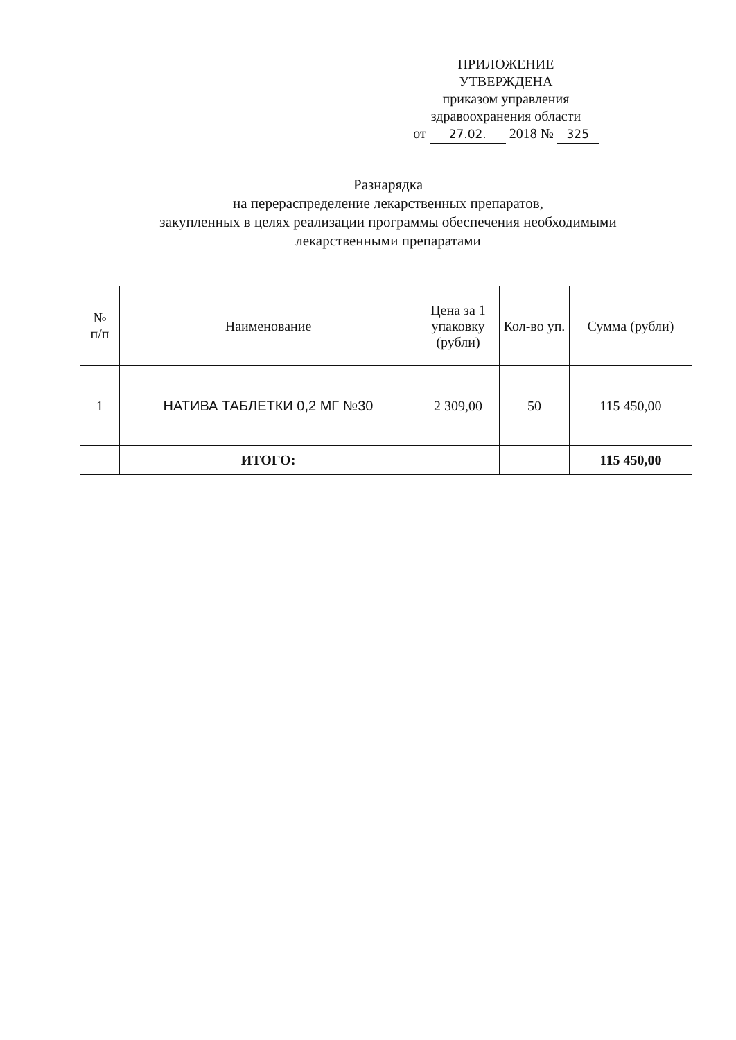ПРИЛОЖЕНИЕ
УТВЕРЖДЕНА
приказом управления
здравоохранения области
от 27.02. 2018 № 325
Разнарядка
на перераспределение лекарственных препаратов,
закупленных в целях реализации программы обеспечения необходимыми
лекарственными препаратами
| № п/п | Наименование | Цена за 1 упаковку (рубли) | Кол-во уп. | Сумма (рубли) |
| --- | --- | --- | --- | --- |
| 1 | НАТИВА ТАБЛЕТКИ 0,2 МГ №30 | 2 309,00 | 50 | 115 450,00 |
| | ИТОГО: | | | 115 450,00 |